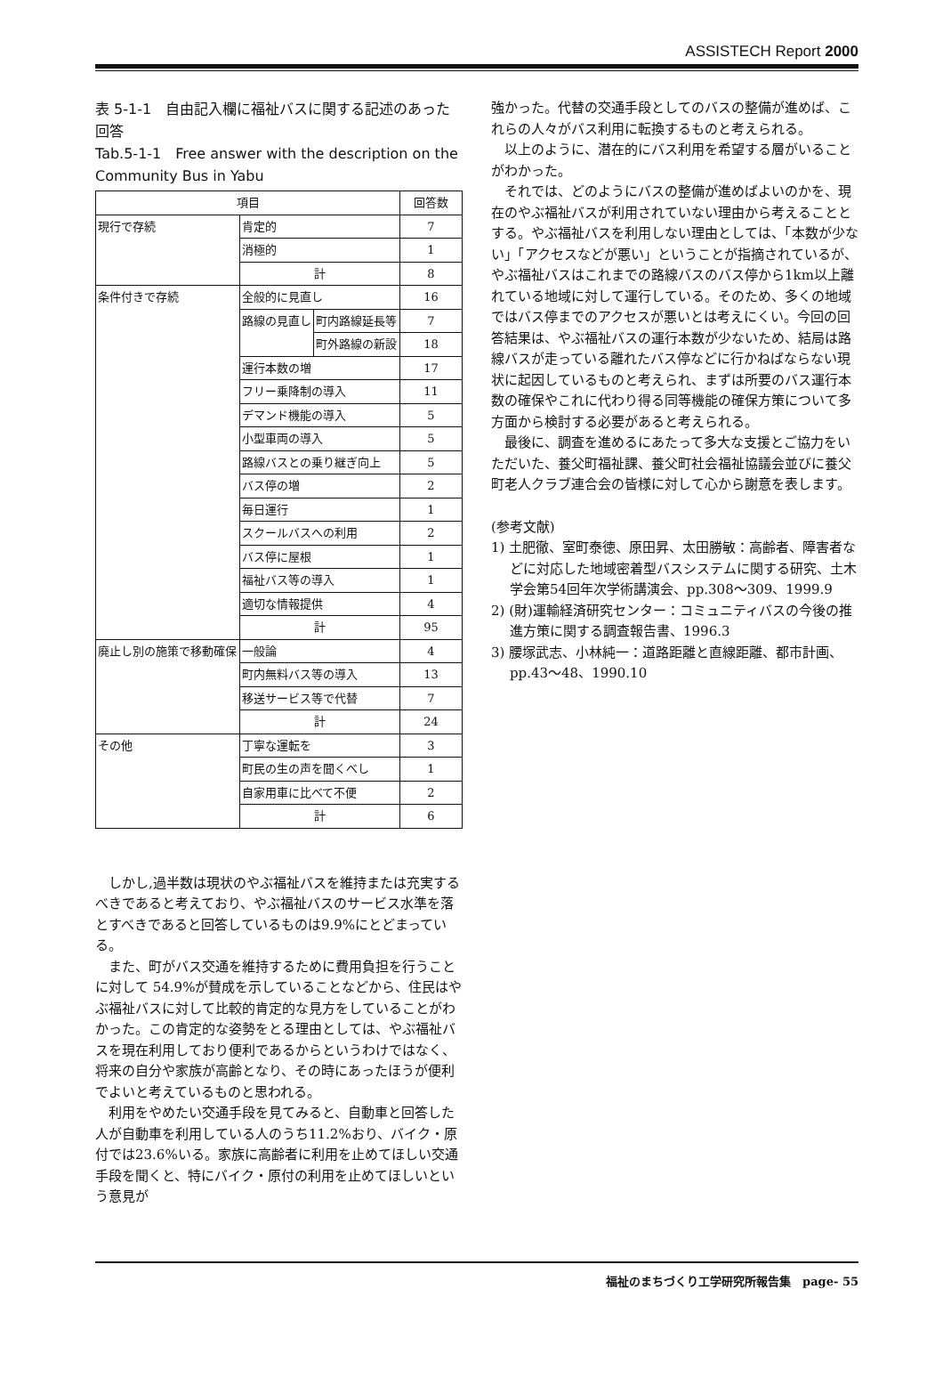ASSISTECH Report 2000
表 5-1-1　自由記入欄に福祉バスに関する記述のあった回答
Tab.5-1-1　Free answer with the description on the Community Bus in Yabu
| 項目 | | | 回答数 |
| --- | --- | --- | --- |
| 現行で存続 | 肯定的 | | 7 |
| | 消極的 | | 1 |
| | 計 | | 8 |
| 条件付きで存続 | 全般的に見直し | | 16 |
| | 路線の見直し | 町内路線延長等 | 7 |
| | | 町外路線の新設 | 18 |
| | 運行本数の増 | | 17 |
| | フリー乗降制の導入 | | 11 |
| | デマンド機能の導入 | | 5 |
| | 小型車両の導入 | | 5 |
| | 路線バスとの乗り継ぎ向上 | | 5 |
| | バス停の増 | | 2 |
| | 毎日運行 | | 1 |
| | スクールバスへの利用 | | 2 |
| | バス停に屋根 | | 1 |
| | 福祉バス等の導入 | | 1 |
| | 適切な情報提供 | | 4 |
| | 計 | | 95 |
| 廃止し別の施策で移動確保 | 一般論 | | 4 |
| | 町内無料バス等の導入 | | 13 |
| | 移送サービス等で代替 | | 7 |
| | 計 | | 24 |
| その他 | 丁寧な運転を | | 3 |
| | 町民の生の声を聞くべし | | 1 |
| | 自家用車に比べて不便 | | 2 |
| | 計 | | 6 |
しかし,過半数は現状のやぶ福祉バスを維持または充実するべきであると考えており、やぶ福祉バスのサービス水準を落とすべきであると回答しているものは9.9%にとどまっている。
また、町がバス交通を維持するために費用負担を行うことに対して 54.9%が賛成を示していることなどから、住民はやぶ福祉バスに対して比較的肯定的な見方をしていることがわかった。この肯定的な姿勢をとる理由としては、やぶ福祉バスを現在利用しており便利であるからというわけではなく、将来の自分や家族が高齢となり、その時にあったほうが便利でよいと考えているものと思われる。
利用をやめたい交通手段を見てみると、自動車と回答した人が自動車を利用している人のうち11.2%おり、バイク・原付では23.6%いる。家族に高齢者に利用を止めてほしい交通手段を聞くと、特にバイク・原付の利用を止めてほしいという意見が
強かった。代替の交通手段としてのバスの整備が進めば、これらの人々がバス利用に転換するものと考えられる。
以上のように、潜在的にバス利用を希望する層がいることがわかった。
それでは、どのようにバスの整備が進めばよいのかを、現在のやぶ福祉バスが利用されていない理由から考えることとする。やぶ福祉バスを利用しない理由としては、「本数が少ない」「アクセスなどが悪い」ということが指摘されているが、やぶ福祉バスはこれまでの路線バスのバス停から1km以上離れている地域に対して運行している。そのため、多くの地域ではバス停までのアクセスが悪いとは考えにくい。今回の回答結果は、やぶ福祉バスの運行本数が少ないため、結局は路線バスが走っている離れたバス停などに行かねばならない現状に起因しているものと考えられ、まずは所要のバス運行本数の確保やこれに代わり得る同等機能の確保方策について多方面から検討する必要があると考えられる。
最後に、調査を進めるにあたって多大な支援とご協力をいただいた、養父町福祉課、養父町社会福祉協議会並びに養父町老人クラブ連合会の皆様に対して心から謝意を表します。
(参考文献)
1) 土肥徹、室町泰徳、原田昇、太田勝敏：高齢者、障害者などに対応した地域密着型バスシステムに関する研究、土木学会第54回年次学術講演会、pp.308～309、1999.9
2) (財)運輸経済研究センター：コミュニティバスの今後の推進方策に関する調査報告書、1996.3
3) 腰塚武志、小林純一：道路距離と直線距離、都市計画、pp.43～48、1990.10
福祉のまちづくり工学研究所報告集　page- 55